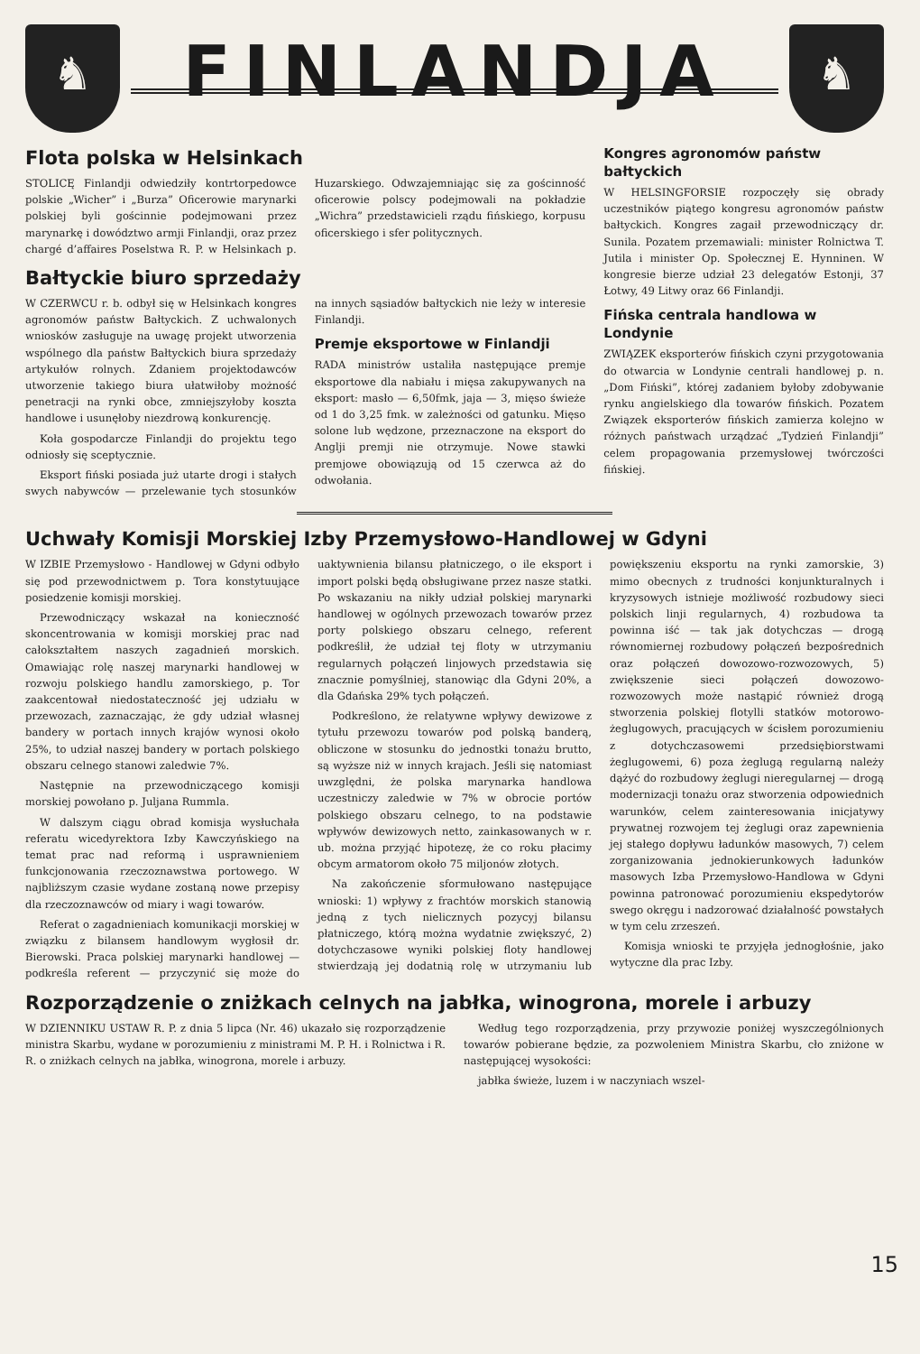♞
FINLANDJA
♞
Flota polska w Helsinkach
STOLICĘ Finlandji odwiedziły kontrtorpedowce polskie „Wicher” i „Burza” Oficerowie marynarki polskiej byli gościnnie podejmowani przez marynarkę i dowództwo armji Finlandji, oraz przez chargé d’affaires Poselstwa R. P. w Helsinkach p. Huzarskiego. Odwzajemniając się za gościnność oficerowie polscy podejmowali na pokładzie „Wichra” przedstawicieli rządu fińskiego, korpusu oficerskiego i sfer politycznych.
Bałtyckie biuro sprzedaży
W CZERWCU r. b. odbył się w Helsinkach kongres agronomów państw Bałtyckich. Z uchwalonych wniosków zasługuje na uwagę projekt utworzenia wspólnego dla państw Bałtyckich biura sprzedaży artykułów rolnych. Zdaniem projektodawców utworzenie takiego biura ułatwiłoby możność penetracji na rynki obce, zmniejszyłoby koszta handlowe i usunęłoby niezdrową konkurencję.
Koła gospodarcze Finlandji do projektu tego odniosły się sceptycznie.
Eksport fiński posiada już utarte drogi i stałych swych nabywców — przelewanie tych stosunków na innych sąsiadów bałtyckich nie leży w interesie Finlandji.
Premje eksportowe w Finlandji
RADA ministrów ustaliła następujące premje eksportowe dla nabiału i mięsa zakupywanych na eksport: masło — 6,50fmk, jaja — 3, mięso świeże od 1 do 3,25 fmk. w zależności od gatunku. Mięso solone lub wędzone, przeznaczone na eksport do Anglji premji nie otrzymuje. Nowe stawki premjowe obowiązują od 15 czerwca aż do odwołania.
Kongres agronomów państw bałtyckich
W HELSINGFORSIE rozpoczęły się obrady uczestników piątego kongresu agronomów państw bałtyckich. Kongres zagaił przewodniczący dr. Sunila. Pozatem przemawiali: minister Rolnictwa T. Jutila i minister Op. Społecznej E. Hynninen. W kongresie bierze udział 23 delegatów Estonji, 37 Łotwy, 49 Litwy oraz 66 Finlandji.
Fińska centrala handlowa w Londynie
ZWIĄZEK eksporterów fińskich czyni przygotowania do otwarcia w Londynie centrali handlowej p. n. „Dom Fiński”, której zadaniem byłoby zdobywanie rynku angielskiego dla towarów fińskich. Pozatem Związek eksporterów fińskich zamierza kolejno w różnych państwach urządzać „Tydzień Finlandji” celem propagowania przemysłowej twórczości fińskiej.
Uchwały Komisji Morskiej Izby Przemysłowo-Handlowej w Gdyni
W IZBIE Przemysłowo - Handlowej w Gdyni odbyło się pod przewodnictwem p. Tora konstytuujące posiedzenie komisji morskiej.
Przewodniczący wskazał na konieczność skoncentrowania w komisji morskiej prac nad całokształtem naszych zagadnień morskich. Omawiając rolę naszej marynarki handlowej w rozwoju polskiego handlu zamorskiego, p. Tor zaakcentował niedostateczność jej udziału w przewozach, zaznaczając, że gdy udział własnej bandery w portach innych krajów wynosi około 25%, to udział naszej bandery w portach polskiego obszaru celnego stanowi zaledwie 7%.
Następnie na przewodniczącego komisji morskiej powołano p. Juljana Rummla.
W dalszym ciągu obrad komisja wysłuchała referatu wicedyrektora Izby Kawczyńskiego na temat prac nad reformą i usprawnieniem funkcjonowania rzeczoznawstwa portowego. W najbliższym czasie wydane zostaną nowe przepisy dla rzeczoznawców od miary i wagi towarów.
Referat o zagadnieniach komunikacji morskiej w związku z bilansem handlowym wygłosił dr. Bierowski. Praca polskiej marynarki handlowej — podkreśla referent — przyczynić się może do uaktywnienia bilansu płatniczego, o ile eksport i import polski będą obsługiwane przez nasze statki. Po wskazaniu na nikły udział polskiej marynarki handlowej w ogólnych przewozach towarów przez porty polskiego obszaru celnego, referent podkreślił, że udział tej floty w utrzymaniu regularnych połączeń linjowych przedstawia się znacznie pomyślniej, stanowiąc dla Gdyni 20%, a dla Gdańska 29% tych połączeń.
Podkreślono, że relatywne wpływy dewizowe z tytułu przewozu towarów pod polską banderą, obliczone w stosunku do jednostki tonażu brutto, są wyższe niż w innych krajach. Jeśli się natomiast uwzględni, że polska marynarka handlowa uczestniczy zaledwie w 7% w obrocie portów polskiego obszaru celnego, to na podstawie wpływów dewizowych netto, zainkasowanych w r. ub. można przyjąć hipotezę, że co roku płacimy obcym armatorom około 75 miljonów złotych.
Na zakończenie sformułowano następujące wnioski: 1) wpływy z frachtów morskich stanowią jedną z tych nielicznych pozycyj bilansu płatniczego, którą można wydatnie zwiększyć, 2) dotychczasowe wyniki polskiej floty handlowej stwierdzają jej dodatnią rolę w utrzymaniu lub powiększeniu eksportu na rynki zamorskie, 3) mimo obecnych z trudności konjunkturalnych i kryzysowych istnieje możliwość rozbudowy sieci polskich linji regularnych, 4) rozbudowa ta powinna iść — tak jak dotychczas — drogą równomiernej rozbudowy połączeń bezpośrednich oraz połączeń dowozowo-rozwozowych, 5) zwiększenie sieci połączeń dowozowo-rozwozowych może nastąpić również drogą stworzenia polskiej flotylli statków motorowo-żeglugowych, pracujących w ścisłem porozumieniu z dotychczasowemi przedsiębiorstwami żeglugowemi, 6) poza żeglugą regularną należy dążyć do rozbudowy żeglugi nieregularnej — drogą modernizacji tonażu oraz stworzenia odpowiednich warunków, celem zainteresowania inicjatywy prywatnej rozwojem tej żeglugi oraz zapewnienia jej stałego dopływu ładunków masowych, 7) celem zorganizowania jednokierunkowych ładunków masowych Izba Przemysłowo-Handlowa w Gdyni powinna patronować porozumieniu ekspedytorów swego okręgu i nadzorować działalność powstałych w tym celu zrzeszeń.
Komisja wnioski te przyjęła jednogłośnie, jako wytyczne dla prac Izby.
Rozporządzenie o zniżkach celnych na jabłka, winogrona, morele i arbuzy
W DZIENNIKU USTAW R. P. z dnia 5 lipca (Nr. 46) ukazało się rozporządzenie ministra Skarbu, wydane w porozumieniu z ministrami M. P. H. i Rolnictwa i R. R. o zniżkach celnych na jabłka, winogrona, morele i arbuzy.
Według tego rozporządzenia, przy przywozie poniżej wyszczególnionych towarów pobierane będzie, za pozwoleniem Ministra Skarbu, cło zniżone w następującej wysokości:
jabłka świeże, luzem i w naczyniach wszel-
15